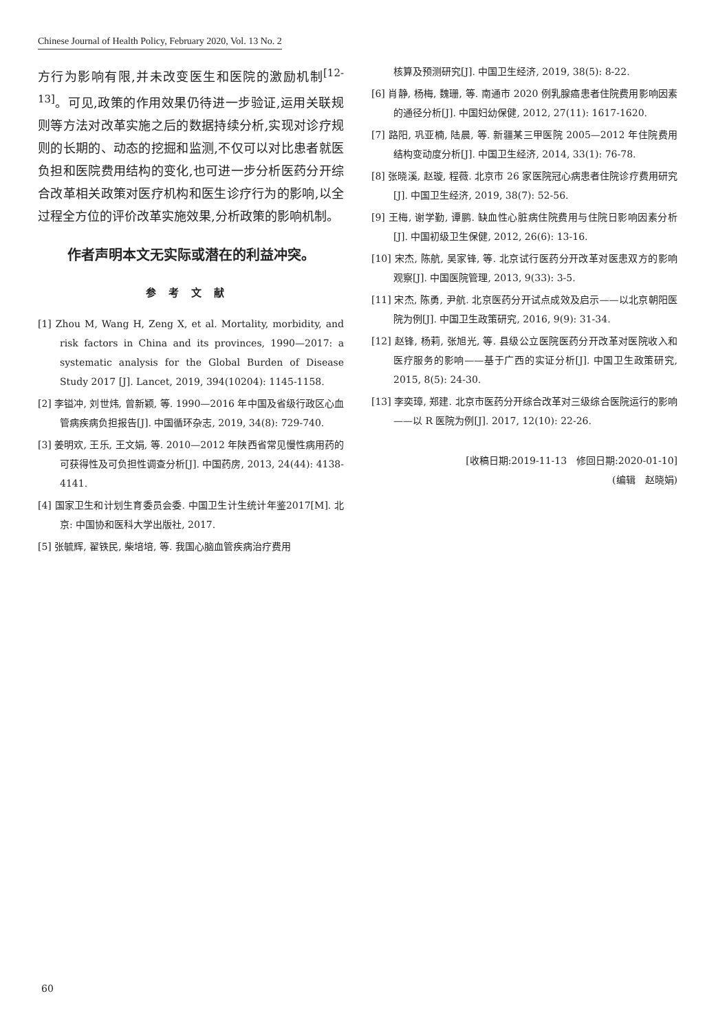Chinese Journal of Health Policy, February 2020, Vol. 13 No. 2
方行为影响有限,并未改变医生和医院的激励机制<sup>[12-13]</sup>。可见,政策的作用效果仍待进一步验证,运用关联规则等方法对改革实施之后的数据持续分析,实现对诊疗规则的长期的、动态的挖掘和监测,不仅可以对比患者就医负担和医院费用结构的变化,也可进一步分析医药分开综合改革相关政策对医疗机构和医生诊疗行为的影响,以全过程全方位的评价改革实施效果,分析政策的影响机制。
作者声明本文无实际或潜在的利益冲突。
参考文献
[1] Zhou M, Wang H, Zeng X, et al. Mortality, morbidity, and risk factors in China and its provinces, 1990—2017: a systematic analysis for the Global Burden of Disease Study 2017 [J]. Lancet, 2019, 394(10204): 1145-1158.
[2] 李镒冲, 刘世炜, 曾新颖, 等. 1990—2016 年中国及省级行政区心血管病疾病负担报告[J]. 中国循环杂志, 2019, 34(8): 729-740.
[3] 姜明欢, 王乐, 王文娟, 等. 2010—2012 年陕西省常见慢性病用药的可获得性及可负担性调查分析[J]. 中国药房, 2013, 24(44): 4138-4141.
[4] 国家卫生和计划生育委员会委. 中国卫生计生统计年鉴2017[M]. 北京: 中国协和医科大学出版社, 2017.
[5] 张毓辉, 翟铁民, 柴培培, 等. 我国心脑血管疾病治疗费用
核算及预测研究[J]. 中国卫生经济, 2019, 38(5): 8-22.
[6] 肖静, 杨梅, 魏珊, 等. 南通市 2020 例乳腺癌患者住院费用影响因素的通径分析[J]. 中国妇幼保健, 2012, 27(11): 1617-1620.
[7] 路阳, 巩亚楠, 陆晨, 等. 新疆某三甲医院 2005—2012 年住院费用结构变动度分析[J]. 中国卫生经济, 2014, 33(1): 76-78.
[8] 张晓溪, 赵璇, 程薇. 北京市 26 家医院冠心病患者住院诊疗费用研究[J]. 中国卫生经济, 2019, 38(7): 52-56.
[9] 王梅, 谢学勤, 谭鹏. 缺血性心脏病住院费用与住院日影响因素分析[J]. 中国初级卫生保健, 2012, 26(6): 13-16.
[10] 宋杰, 陈航, 吴家锋, 等. 北京试行医药分开改革对医患双方的影响观察[J]. 中国医院管理, 2013, 9(33): 3-5.
[11] 宋杰, 陈勇, 尹航. 北京医药分开试点成效及启示——以北京朝阳医院为例[J]. 中国卫生政策研究, 2016, 9(9): 31-34.
[12] 赵锋, 杨莉, 张旭光, 等. 县级公立医院医药分开改革对医院收入和医疗服务的影响——基于广西的实证分析[J]. 中国卫生政策研究, 2015, 8(5): 24-30.
[13] 李奕璋, 郑建. 北京市医药分开综合改革对三级综合医院运行的影响——以 R 医院为例[J]. 2017, 12(10): 22-26.
[收稿日期:2019-11-13　修回日期:2020-01-10]
(编辑　赵晓娟)
60